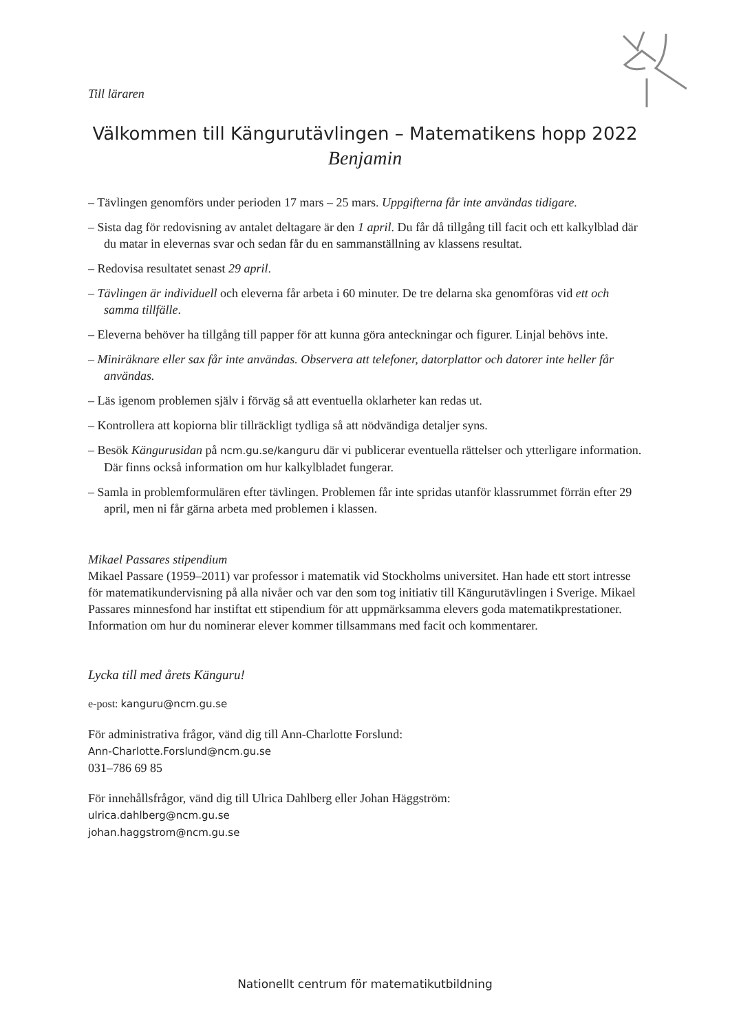Till läraren
Välkommen till Kängurutävlingen – Matematikens hopp 2022
Benjamin
– Tävlingen genomförs under perioden 17 mars – 25 mars. Uppgifterna får inte användas tidigare.
– Sista dag för redovisning av antalet deltagare är den 1 april. Du får då tillgång till facit och ett kalkylblad där du matar in elevernas svar och sedan får du en sammanställning av klassens resultat.
– Redovisa resultatet senast 29 april.
– Tävlingen är individuell och eleverna får arbeta i 60 minuter. De tre delarna ska genomföras vid ett och samma tillfälle.
– Eleverna behöver ha tillgång till papper för att kunna göra anteckningar och figurer. Linjal behövs inte.
– Miniräknare eller sax får inte användas. Observera att telefoner, datorplattor och datorer inte heller får användas.
– Läs igenom problemen själv i förväg så att eventuella oklarheter kan redas ut.
– Kontrollera att kopiorna blir tillräckligt tydliga så att nödvändiga detaljer syns.
– Besök Kängurusidan på ncm.gu.se/kanguru där vi publicerar eventuella rättelser och ytterligare information. Där finns också information om hur kalkylbladet fungerar.
– Samla in problemformulären efter tävlingen. Problemen får inte spridas utanför klassrummet förrän efter 29 april, men ni får gärna arbeta med problemen i klassen.
Mikael Passares stipendium
Mikael Passare (1959–2011) var professor i matematik vid Stockholms universitet. Han hade ett stort intresse för matematikundervisning på alla nivåer och var den som tog initiativ till Kängurutävlingen i Sverige. Mikael Passares minnesfond har instiftat ett stipendium för att uppmärksamma elevers goda matematikprestationer. Information om hur du nominerar elever kommer tillsammans med facit och kommentarer.
Lycka till med årets Känguru!
e-post: kanguru@ncm.gu.se
För administrativa frågor, vänd dig till Ann-Charlotte Forslund:
Ann-Charlotte.Forslund@ncm.gu.se
031–786 69 85
För innehållsfrågor, vänd dig till Ulrica Dahlberg eller Johan Häggström:
ulrica.dahlberg@ncm.gu.se
johan.haggstrom@ncm.gu.se
Nationellt centrum för matematikutbildning